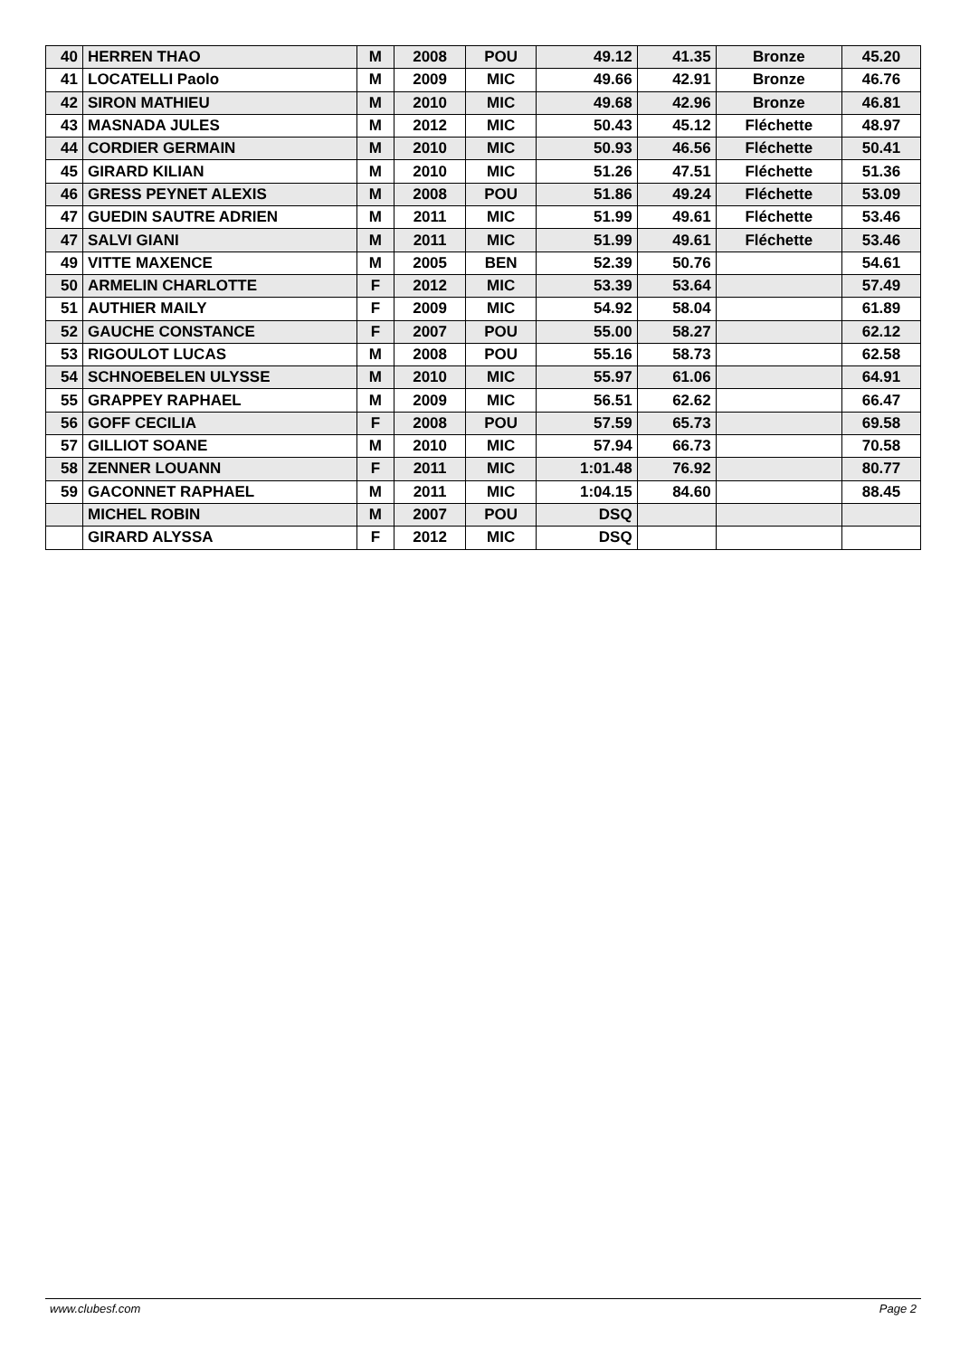| 40 | HERREN THAO | M | 2008 | POU | 49.12 | 41.35 | Bronze | 45.20 |
| 41 | LOCATELLI Paolo | M | 2009 | MIC | 49.66 | 42.91 | Bronze | 46.76 |
| 42 | SIRON MATHIEU | M | 2010 | MIC | 49.68 | 42.96 | Bronze | 46.81 |
| 43 | MASNADA JULES | M | 2012 | MIC | 50.43 | 45.12 | Fléchette | 48.97 |
| 44 | CORDIER GERMAIN | M | 2010 | MIC | 50.93 | 46.56 | Fléchette | 50.41 |
| 45 | GIRARD KILIAN | M | 2010 | MIC | 51.26 | 47.51 | Fléchette | 51.36 |
| 46 | GRESS PEYNET ALEXIS | M | 2008 | POU | 51.86 | 49.24 | Fléchette | 53.09 |
| 47 | GUEDIN SAUTRE ADRIEN | M | 2011 | MIC | 51.99 | 49.61 | Fléchette | 53.46 |
| 47 | SALVI GIANI | M | 2011 | MIC | 51.99 | 49.61 | Fléchette | 53.46 |
| 49 | VITTE MAXENCE | M | 2005 | BEN | 52.39 | 50.76 | | 54.61 |
| 50 | ARMELIN CHARLOTTE | F | 2012 | MIC | 53.39 | 53.64 | | 57.49 |
| 51 | AUTHIER MAILY | F | 2009 | MIC | 54.92 | 58.04 | | 61.89 |
| 52 | GAUCHE CONSTANCE | F | 2007 | POU | 55.00 | 58.27 | | 62.12 |
| 53 | RIGOULOT LUCAS | M | 2008 | POU | 55.16 | 58.73 | | 62.58 |
| 54 | SCHNOEBELEN ULYSSE | M | 2010 | MIC | 55.97 | 61.06 | | 64.91 |
| 55 | GRAPPEY RAPHAEL | M | 2009 | MIC | 56.51 | 62.62 | | 66.47 |
| 56 | GOFF CECILIA | F | 2008 | POU | 57.59 | 65.73 | | 69.58 |
| 57 | GILLIOT SOANE | M | 2010 | MIC | 57.94 | 66.73 | | 70.58 |
| 58 | ZENNER LOUANN | F | 2011 | MIC | 1:01.48 | 76.92 | | 80.77 |
| 59 | GACONNET RAPHAEL | M | 2011 | MIC | 1:04.15 | 84.60 | | 88.45 |
| | MICHEL ROBIN | M | 2007 | POU | DSQ | | | |
| | GIRARD ALYSSA | F | 2012 | MIC | DSQ | | | |
www.clubesf.com Page 2